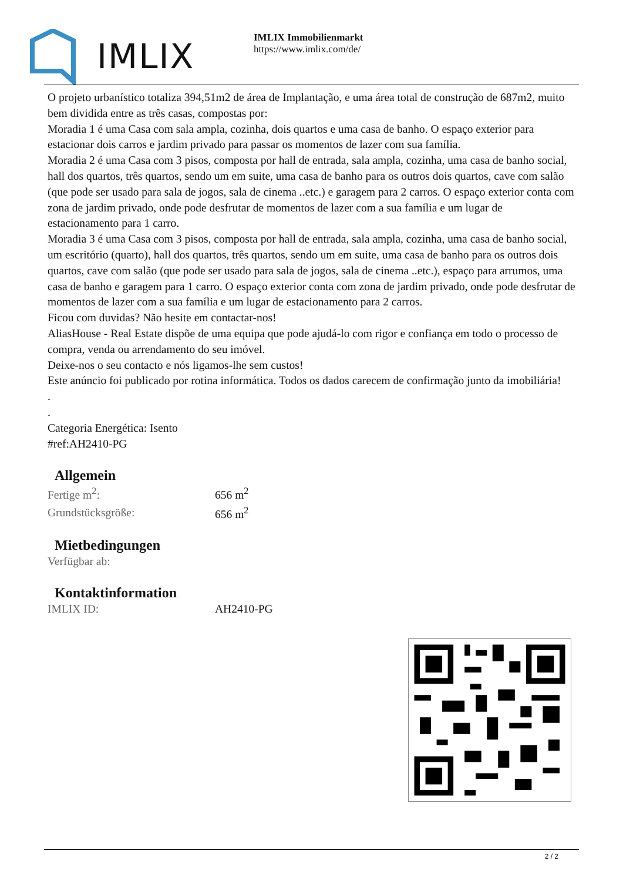IMLIX
IMLIX Immobilienmarkt
https://www.imlix.com/de/
O projeto urbanístico totaliza 394,51m2 de área de Implantação, e uma área total de construção de 687m2, muito bem dividida entre as três casas, compostas por:
Moradia 1 é uma Casa com sala ampla, cozinha, dois quartos e uma casa de banho. O espaço exterior para estacionar dois carros e jardim privado para passar os momentos de lazer com sua família.
Moradia 2 é uma Casa com 3 pisos, composta por hall de entrada, sala ampla, cozinha, uma casa de banho social, hall dos quartos, três quartos, sendo um em suite, uma casa de banho para os outros dois quartos, cave com salão (que pode ser usado para sala de jogos, sala de cinema ..etc.) e garagem para 2 carros. O espaço exterior conta com zona de jardim privado, onde pode desfrutar de momentos de lazer com a sua família e um lugar de estacionamento para 1 carro.
Moradia 3 é uma Casa com 3 pisos, composta por hall de entrada, sala ampla, cozinha, uma casa de banho social, um escritório (quarto), hall dos quartos, três quartos, sendo um em suite, uma casa de banho para os outros dois quartos, cave com salão (que pode ser usado para sala de jogos, sala de cinema ..etc.), espaço para arrumos, uma casa de banho e garagem para 1 carro. O espaço exterior conta com zona de jardim privado, onde pode desfrutar de momentos de lazer com a sua família e um lugar de estacionamento para 2 carros.
Ficou com duvidas? Não hesite em contactar-nos!
AliasHouse - Real Estate dispõe de uma equipa que pode ajudá-lo com rigor e confiança em todo o processo de compra, venda ou arrendamento do seu imóvel.
Deixe-nos o seu contacto e nós ligamos-lhe sem custos!
Este anúncio foi publicado por rotina informática. Todos os dados carecem de confirmação junto da imobiliária!
.
.
Categoria Energética: Isento
#ref:AH2410-PG
Allgemein
| Fertige m<sup>2</sup>: | 656 m<sup>2</sup> |
| Grundstücksgröße: | 656 m<sup>2</sup> |
Mietbedingungen
| Verfügbar ab: | |
Kontaktinformation
| IMLIX ID: | AH2410-PG |
2 / 2